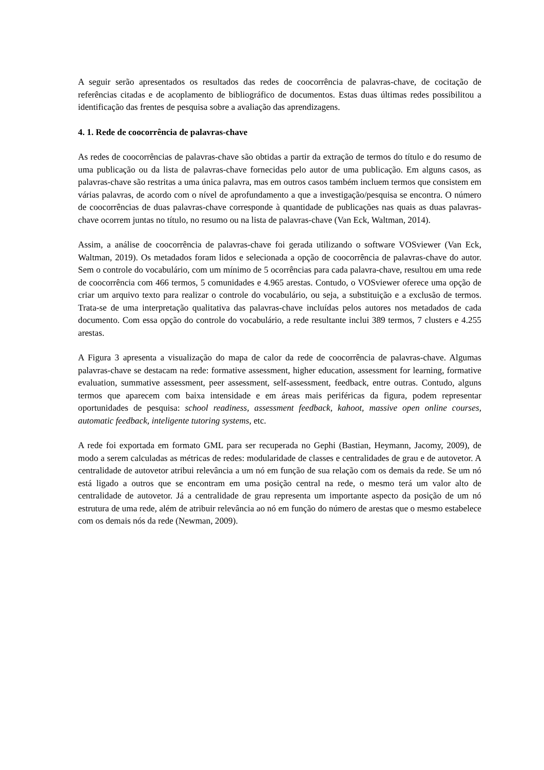A seguir serão apresentados os resultados das redes de coocorrência de palavras-chave, de cocitação de referências citadas e de acoplamento de bibliográfico de documentos. Estas duas últimas redes possibilitou a identificação das frentes de pesquisa sobre a avaliação das aprendizagens.
4. 1. Rede de coocorrência de palavras-chave
As redes de coocorrências de palavras-chave são obtidas a partir da extração de termos do título e do resumo de uma publicação ou da lista de palavras-chave fornecidas pelo autor de uma publicação. Em alguns casos, as palavras-chave são restritas a uma única palavra, mas em outros casos também incluem termos que consistem em várias palavras, de acordo com o nível de aprofundamento a que a investigação/pesquisa se encontra. O número de coocorrências de duas palavras-chave corresponde à quantidade de publicações nas quais as duas palavras-chave ocorrem juntas no título, no resumo ou na lista de palavras-chave (Van Eck, Waltman, 2014).
Assim, a análise de coocorrência de palavras-chave foi gerada utilizando o software VOSviewer (Van Eck, Waltman, 2019). Os metadados foram lidos e selecionada a opção de coocorrência de palavras-chave do autor. Sem o controle do vocabulário, com um mínimo de 5 ocorrências para cada palavra-chave, resultou em uma rede de coocorrência com 466 termos, 5 comunidades e 4.965 arestas. Contudo, o VOSviewer oferece uma opção de criar um arquivo texto para realizar o controle do vocabulário, ou seja, a substituição e a exclusão de termos. Trata-se de uma interpretação qualitativa das palavras-chave incluídas pelos autores nos metadados de cada documento. Com essa opção do controle do vocabulário, a rede resultante inclui 389 termos, 7 clusters e 4.255 arestas.
A Figura 3 apresenta a visualização do mapa de calor da rede de coocorrência de palavras-chave. Algumas palavras-chave se destacam na rede: formative assessment, higher education, assessment for learning, formative evaluation, summative assessment, peer assessment, self-assessment, feedback, entre outras. Contudo, alguns termos que aparecem com baixa intensidade e em áreas mais periféricas da figura, podem representar oportunidades de pesquisa: school readiness, assessment feedback, kahoot, massive open online courses, automatic feedback, inteligente tutoring systems, etc.
A rede foi exportada em formato GML para ser recuperada no Gephi (Bastian, Heymann, Jacomy, 2009), de modo a serem calculadas as métricas de redes: modularidade de classes e centralidades de grau e de autovetor. A centralidade de autovetor atribui relevância a um nó em função de sua relação com os demais da rede. Se um nó está ligado a outros que se encontram em uma posição central na rede, o mesmo terá um valor alto de centralidade de autovetor. Já a centralidade de grau representa um importante aspecto da posição de um nó estrutura de uma rede, além de atribuir relevância ao nó em função do número de arestas que o mesmo estabelece com os demais nós da rede (Newman, 2009).